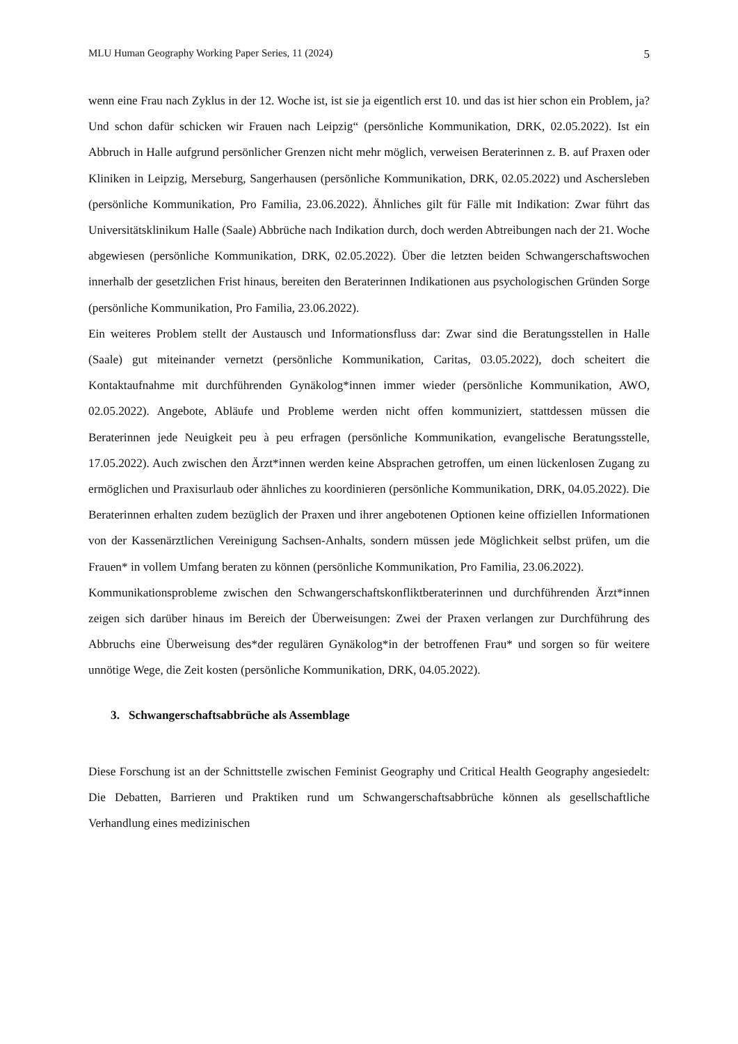MLU Human Geography Working Paper Series, 11 (2024) 5
wenn eine Frau nach Zyklus in der 12. Woche ist, ist sie ja eigentlich erst 10. und das ist hier schon ein Problem, ja? Und schon dafür schicken wir Frauen nach Leipzig“ (persönliche Kommunikation, DRK, 02.05.2022). Ist ein Abbruch in Halle aufgrund persönlicher Grenzen nicht mehr möglich, verweisen Beraterinnen z. B. auf Praxen oder Kliniken in Leipzig, Merseburg, Sangerhausen (persönliche Kommunikation, DRK, 02.05.2022) und Aschersleben (persönliche Kommunikation, Pro Familia, 23.06.2022). Ähnliches gilt für Fälle mit Indikation: Zwar führt das Universitätsklinikum Halle (Saale) Abbrüche nach Indikation durch, doch werden Abtreibungen nach der 21. Woche abgewiesen (persönliche Kommunikation, DRK, 02.05.2022). Über die letzten beiden Schwangerschaftswochen innerhalb der gesetzlichen Frist hinaus, bereiten den Beraterinnen Indikationen aus psychologischen Gründen Sorge (persönliche Kommunikation, Pro Familia, 23.06.2022).
Ein weiteres Problem stellt der Austausch und Informationsfluss dar: Zwar sind die Beratungsstellen in Halle (Saale) gut miteinander vernetzt (persönliche Kommunikation, Caritas, 03.05.2022), doch scheitert die Kontaktaufnahme mit durchführenden Gynäkolog*innen immer wieder (persönliche Kommunikation, AWO, 02.05.2022). Angebote, Abläufe und Probleme werden nicht offen kommuniziert, stattdessen müssen die Beraterinnen jede Neuigkeit peu à peu erfragen (persönliche Kommunikation, evangelische Beratungsstelle, 17.05.2022). Auch zwischen den Ärzt*innen werden keine Absprachen getroffen, um einen lückenlosen Zugang zu ermöglichen und Praxisurlaub oder ähnliches zu koordinieren (persönliche Kommunikation, DRK, 04.05.2022). Die Beraterinnen erhalten zudem bezüglich der Praxen und ihrer angebotenen Optionen keine offiziellen Informationen von der Kassenärztlichen Vereinigung Sachsen-Anhalts, sondern müssen jede Möglichkeit selbst prüfen, um die Frauen* in vollem Umfang beraten zu können (persönliche Kommunikation, Pro Familia, 23.06.2022).
Kommunikationsprobleme zwischen den Schwangerschaftskonfliktberaterinnen und durchführenden Ärzt*innen zeigen sich darüber hinaus im Bereich der Überweisungen: Zwei der Praxen verlangen zur Durchführung des Abbruchs eine Überweisung des*der regulären Gynäkolog*in der betroffenen Frau* und sorgen so für weitere unnötige Wege, die Zeit kosten (persönliche Kommunikation, DRK, 04.05.2022).
3. Schwangerschaftsabbrüche als Assemblage
Diese Forschung ist an der Schnittstelle zwischen Feminist Geography und Critical Health Geography angesiedelt: Die Debatten, Barrieren und Praktiken rund um Schwangerschaftsabbrüche können als gesellschaftliche Verhandlung eines medizinischen